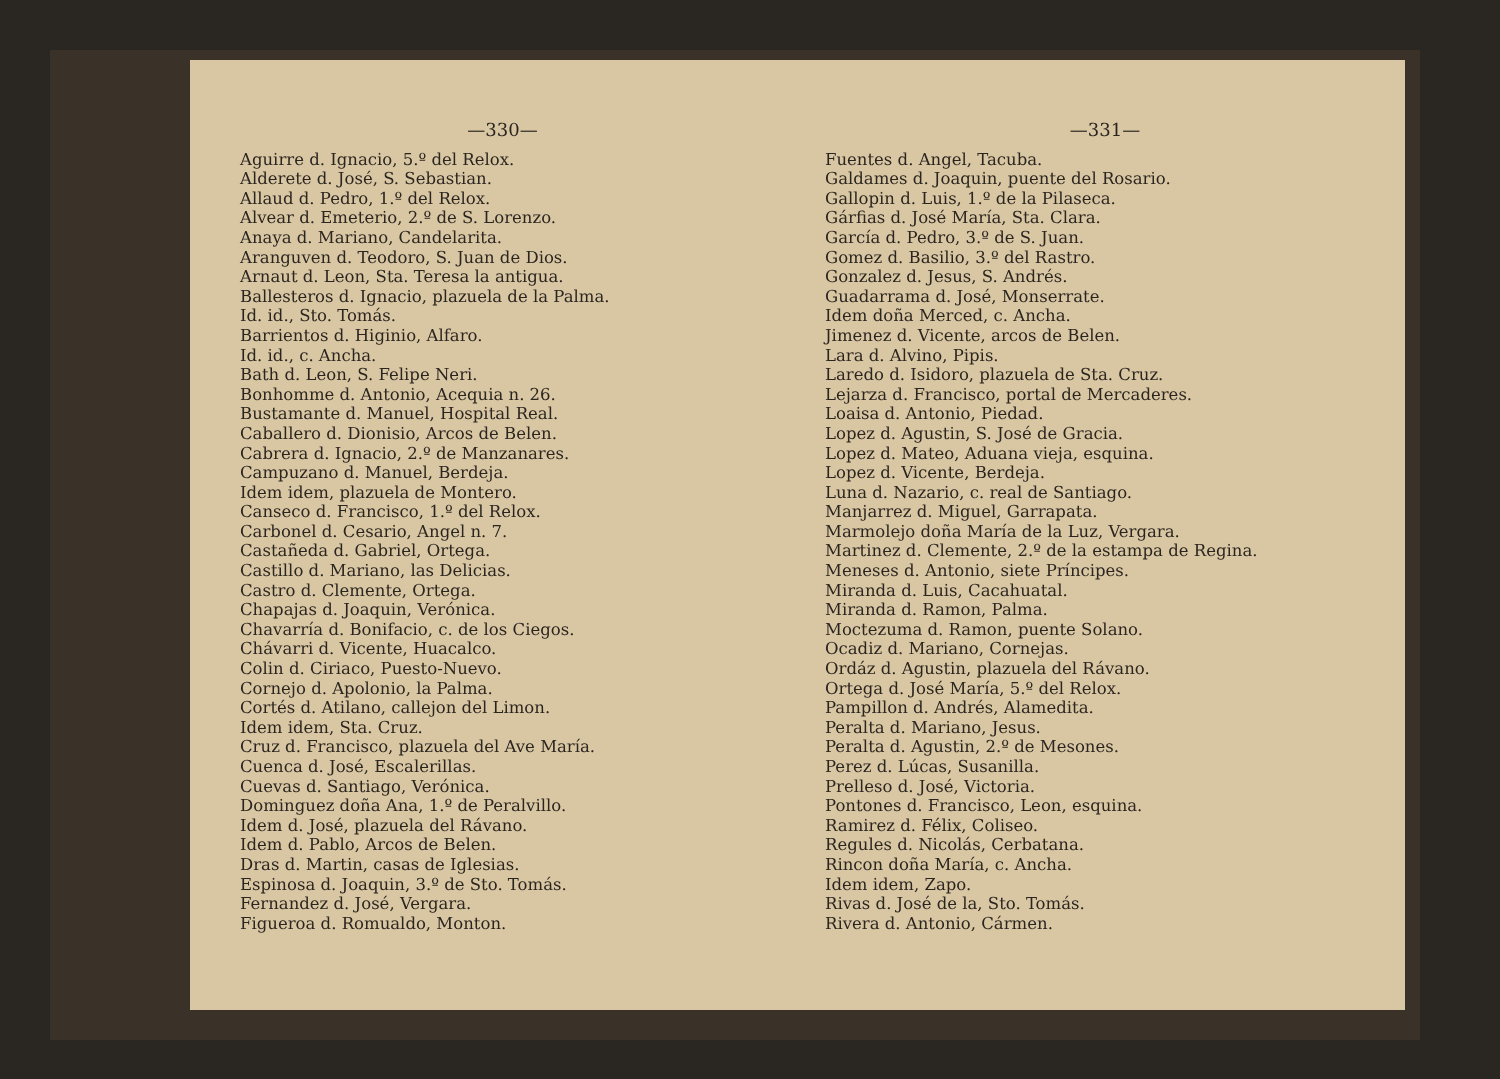—330—
Aguirre d. Ignacio, 5.º del Relox.
Alderete d. José, S. Sebastian.
Allaud d. Pedro, 1.º del Relox.
Alvear d. Emeterio, 2.º de S. Lorenzo.
Anaya d. Mariano, Candelarita.
Aranguven d. Teodoro, S. Juan de Dios.
Arnaut d. Leon, Sta. Teresa la antigua.
Ballesteros d. Ignacio, plazuela de la Palma.
Id. id., Sto. Tomás.
Barrientos d. Higinio, Alfaro.
Id. id., c. Ancha.
Bath d. Leon, S. Felipe Neri.
Bonhomme d. Antonio, Acequia n. 26.
Bustamante d. Manuel, Hospital Real.
Caballero d. Dionisio, Arcos de Belen.
Cabrera d. Ignacio, 2.º de Manzanares.
Campuzano d. Manuel, Berdeja.
Idem idem, plazuela de Montero.
Canseco d. Francisco, 1.º del Relox.
Carbonel d. Cesario, Angel n. 7.
Castañeda d. Gabriel, Ortega.
Castillo d. Mariano, las Delicias.
Castro d. Clemente, Ortega.
Chapajas d. Joaquin, Verónica.
Chavarría d. Bonifacio, c. de los Ciegos.
Chávarri d. Vicente, Huacalco.
Colin d. Ciriaco, Puesto-Nuevo.
Cornejo d. Apolonio, la Palma.
Cortés d. Atilano, callejon del Limon.
Idem idem, Sta. Cruz.
Cruz d. Francisco, plazuela del Ave María.
Cuenca d. José, Escalerillas.
Cuevas d. Santiago, Verónica.
Dominguez doña Ana, 1.º de Peralvillo.
Idem d. José, plazuela del Rávano.
Idem d. Pablo, Arcos de Belen.
Dras d. Martin, casas de Iglesias.
Espinosa d. Joaquin, 3.º de Sto. Tomás.
Fernandez d. José, Vergara.
Figueroa d. Romualdo, Monton.
—331—
Fuentes d. Angel, Tacuba.
Galdames d. Joaquin, puente del Rosario.
Gallopin d. Luis, 1.º de la Pilaseca.
Gárfias d. José María, Sta. Clara.
García d. Pedro, 3.º de S. Juan.
Gomez d. Basilio, 3.º del Rastro.
Gonzalez d. Jesus, S. Andrés.
Guadarrama d. José, Monserrate.
Idem doña Merced, c. Ancha.
Jimenez d. Vicente, arcos de Belen.
Lara d. Alvino, Pipis.
Laredo d. Isidoro, plazuela de Sta. Cruz.
Lejarza d. Francisco, portal de Mercaderes.
Loaisa d. Antonio, Piedad.
Lopez d. Agustin, S. José de Gracia.
Lopez d. Mateo, Aduana vieja, esquina.
Lopez d. Vicente, Berdeja.
Luna d. Nazario, c. real de Santiago.
Manjarrez d. Miguel, Garrapata.
Marmolejo doña María de la Luz, Vergara.
Martinez d. Clemente, 2.º de la estampa de Regina.
Meneses d. Antonio, siete Príncipes.
Miranda d. Luis, Cacahuatal.
Miranda d. Ramon, Palma.
Moctezuma d. Ramon, puente Solano.
Ocadiz d. Mariano, Cornejas.
Ordáz d. Agustin, plazuela del Rávano.
Ortega d. José María, 5.º del Relox.
Pampillon d. Andrés, Alamedita.
Peralta d. Mariano, Jesus.
Peralta d. Agustin, 2.º de Mesones.
Perez d. Lúcas, Susanilla.
Prelleso d. José, Victoria.
Pontones d. Francisco, Leon, esquina.
Ramirez d. Félix, Coliseo.
Regules d. Nicolás, Cerbatana.
Rincon doña María, c. Ancha.
Idem idem, Zapo.
Rivas d. José de la, Sto. Tomás.
Rivera d. Antonio, Cármen.